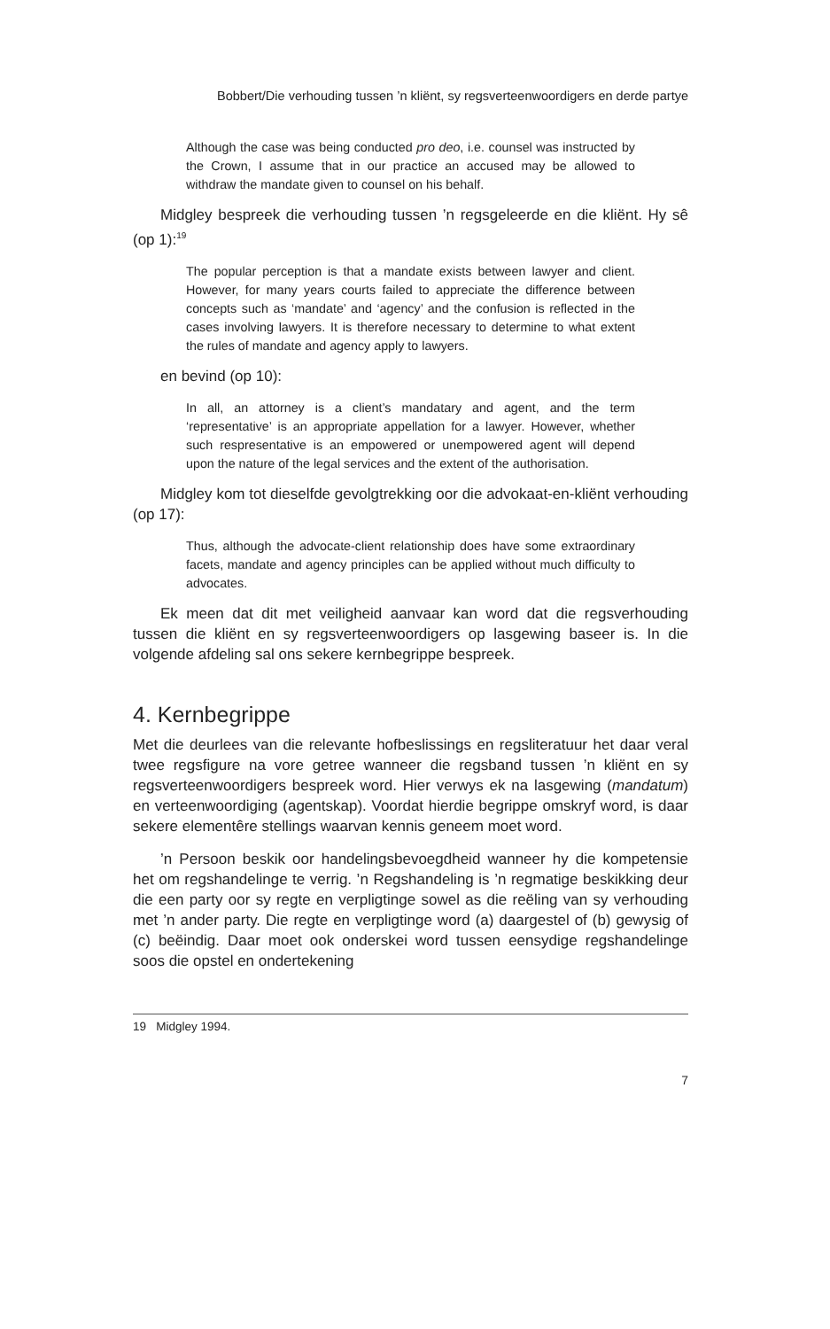Bobbert/Die verhouding tussen ’n kliënt, sy regsverteenwoordigers en derde partye
Although the case was being conducted pro deo, i.e. counsel was instructed by the Crown, I assume that in our practice an accused may be allowed to withdraw the mandate given to counsel on his behalf.
Midgley bespreek die verhouding tussen ’n regsgeleerde en die kliënt. Hy sê (op 1):<sup>19</sup>
The popular perception is that a mandate exists between lawyer and client. However, for many years courts failed to appreciate the difference between concepts such as ‘mandate’ and ‘agency’ and the confusion is reflected in the cases involving lawyers. It is therefore necessary to determine to what extent the rules of mandate and agency apply to lawyers.
en bevind (op 10):
In all, an attorney is a client’s mandatary and agent, and the term ‘representative’ is an appropriate appellation for a lawyer. However, whether such respresentative is an empowered or unempowered agent will depend upon the nature of the legal services and the extent of the authorisation.
Midgley kom tot dieselfde gevolgtrekking oor die advokaat-en-kliënt verhouding (op 17):
Thus, although the advocate-client relationship does have some extraordinary facets, mandate and agency principles can be applied without much difficulty to advocates.
Ek meen dat dit met veiligheid aanvaar kan word dat die regsverhouding tussen die kliënt en sy regsverteenwoordigers op lasgewing baseer is. In die volgende afdeling sal ons sekere kernbegrippe bespreek.
4. Kernbegrippe
Met die deurlees van die relevante hofbeslissings en regsliteratuur het daar veral twee regsfigure na vore getree wanneer die regsband tussen ’n kliënt en sy regsverteenwoordigers bespreek word. Hier verwys ek na lasgewing (mandatum) en verteenwoordiging (agentskap). Voordat hierdie begrippe omskryf word, is daar sekere elementêre stellings waarvan kennis geneem moet word.
’n Persoon beskik oor handelingsbevoegdheid wanneer hy die kompetensie het om regshandelinge te verrig. ’n Regshandeling is ’n regmatige beskikking deur die een party oor sy regte en verpligtinge sowel as die reëling van sy verhouding met ’n ander party. Die regte en verpligtinge word (a) daargestel of (b) gewysig of (c) beëindig. Daar moet ook onderskei word tussen eensydige regshandelinge soos die opstel en ondertekening
19 Midgley 1994.
7